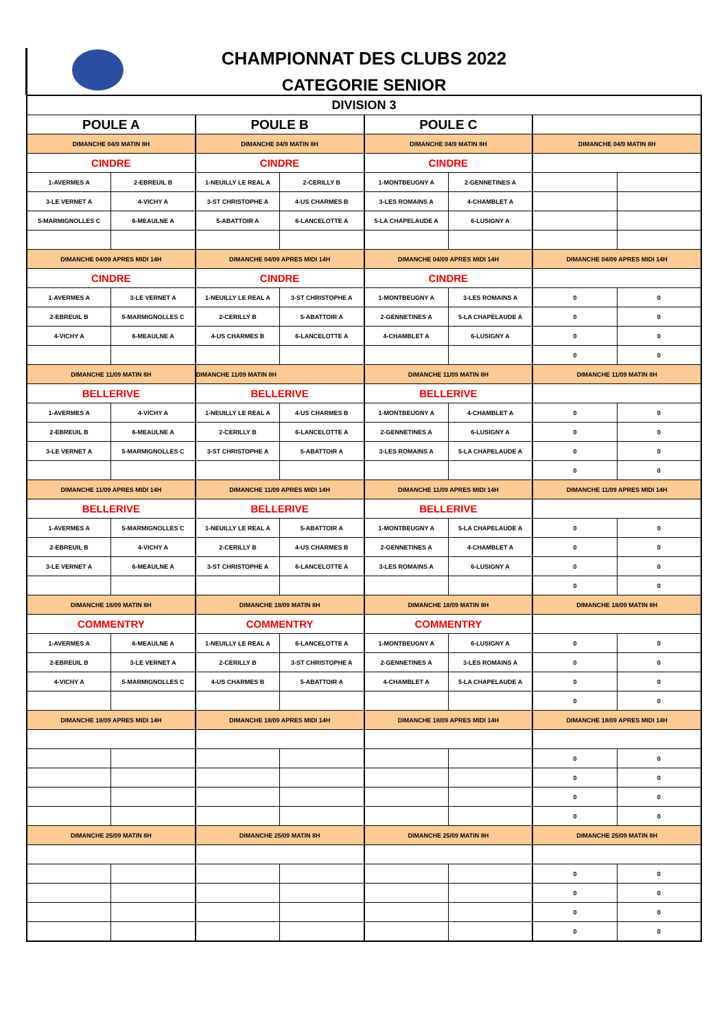CHAMPIONNAT DES CLUBS 2022
CATEGORIE SENIOR
| DIVISION 3 | | | | | | | |
| POULE A | | POULE B | | POULE C | | | |
| DIMANCHE 04/9 MATIN 8H | | DIMANCHE 04/9 MATIN 8H | | DIMANCHE 04/9 MATIN 8H | | DIMANCHE 04/9 MATIN 8H | |
| CINDRE | | CINDRE | | CINDRE | | | |
| 1-AVERMES A | 2-EBREUIL B | 1-NEUILLY LE REAL A | 2-CERILLY B | 1-MONTBEUGNY A | 2-GENNETINES A | | |
| 3-LE VERNET A | 4-VICHY A | 3-ST CHRISTOPHE A | 4-US CHARMES B | 3-LES ROMAINS A | 4-CHAMBLET A | | |
| 5-MARMIGNOLLES C | 6-MEAULNE A | 5-ABATTOIR A | 6-LANCELOTTE A | 5-LA CHAPELAUDE A | 6-LUSIGNY A | | |
| DIMANCHE 04/09 APRES MIDI 14H | | DIMANCHE 04/09 APRES MIDI 14H | | DIMANCHE 04/09 APRES MIDI 14H | | DIMANCHE 04/09 APRES MIDI 14H | |
| CINDRE | | CINDRE | | CINDRE | | | |
| 1-AVERMES A | 3-LE VERNET A | 1-NEUILLY LE REAL A | 3-ST CHRISTOPHE A | 1-MONTBEUGNY A | 3-LES ROMAINS A | 0 | 0 |
| 2-EBREUIL B | 5-MARMIGNOLLES C | 2-CERILLY B | 5-ABATTOIR A | 2-GENNETINES A | 5-LA CHAPELAUDE A | 0 | 0 |
| 4-VICHY A | 6-MEAULNE A | 4-US CHARMES B | 6-LANCELOTTE A | 4-CHAMBLET A | 6-LUSIGNY A | 0 | 0 |
| | | | | | | 0 | 0 |
| DIMANCHE 11/09 MATIN 8H | | DIMANCHE 11/09 MATIN 8H | | DIMANCHE 11/09 MATIN 8H | | DIMANCHE 11/09 MATIN 8H | |
| BELLERIVE | | BELLERIVE | | BELLERIVE | | | |
| 1-AVERMES A | 4-VICHY A | 1-NEUILLY LE REAL A | 4-US CHARMES B | 1-MONTBEUGNY A | 4-CHAMBLET A | 0 | 0 |
| 2-EBREUIL B | 6-MEAULNE A | 2-CERILLY B | 6-LANCELOTTE A | 2-GENNETINES A | 6-LUSIGNY A | 0 | 0 |
| 3-LE VERNET A | 5-MARMIGNOLLES C | 3-ST CHRISTOPHE A | 5-ABATTOIR A | 3-LES ROMAINS A | 5-LA CHAPELAUDE A | 0 | 0 |
| | | | | | | 0 | 0 |
| DIMANCHE 11/09 APRES MIDI 14H | | DIMANCHE 11/09 APRES MIDI 14H | | DIMANCHE 11/09 APRES MIDI 14H | | DIMANCHE 11/09 APRES MIDI 14H | |
| BELLERIVE | | BELLERIVE | | BELLERIVE | | | |
| 1-AVERMES A | 5-MARMIGNOLLES C | 1-NEUILLY LE REAL A | 5-ABATTOIR A | 1-MONTBEUGNY A | 5-LA CHAPELAUDE A | 0 | 0 |
| 2-EBREUIL B | 4-VICHY A | 2-CERILLY B | 4-US CHARMES B | 2-GENNETINES A | 4-CHAMBLET A | 0 | 0 |
| 3-LE VERNET A | 6-MEAULNE A | 3-ST CHRISTOPHE A | 6-LANCELOTTE A | 3-LES ROMAINS A | 6-LUSIGNY A | 0 | 0 |
| | | | | | | 0 | 0 |
| DIMANCHE 18/09 MATIN 8H | | DIMANCHE 18/09 MATIN 8H | | DIMANCHE 18/09 MATIN 8H | | DIMANCHE 18/09 MATIN 8H | |
| COMMENTRY | | COMMENTRY | | COMMENTRY | | | |
| 1-AVERMES A | 6-MEAULNE A | 1-NEUILLY LE REAL A | 6-LANCELOTTE A | 1-MONTBEUGNY A | 6-LUSIGNY A | 0 | 0 |
| 2-EBREUIL B | 3-LE VERNET A | 2-CERILLY B | 3-ST CHRISTOPHE A | 2-GENNETINES A | 3-LES ROMAINS A | 0 | 0 |
| 4-VICHY A | 5-MARMIGNOLLES C | 4-US CHARMES B | 5-ABATTOIR A | 4-CHAMBLET A | 5-LA CHAPELAUDE A | 0 | 0 |
| | | | | | | 0 | 0 |
| DIMANCHE 18/09 APRES MIDI 14H | | DIMANCHE 18/09 APRES MIDI 14H | | DIMANCHE 18/09 APRES MIDI 14H | | DIMANCHE 18/09 APRES MIDI 14H | |
| | | | | | | 0 | 0 |
| | | | | | | 0 | 0 |
| | | | | | | 0 | 0 |
| | | | | | | 0 | 0 |
| DIMANCHE 25/09 MATIN 8H | | DIMANCHE 25/09 MATIN 8H | | DIMANCHE 25/09 MATIN 8H | | DIMANCHE 25/09 MATIN 8H | |
| | | | | | | 0 | 0 |
| | | | | | | 0 | 0 |
| | | | | | | 0 | 0 |
| | | | | | | 0 | 0 |